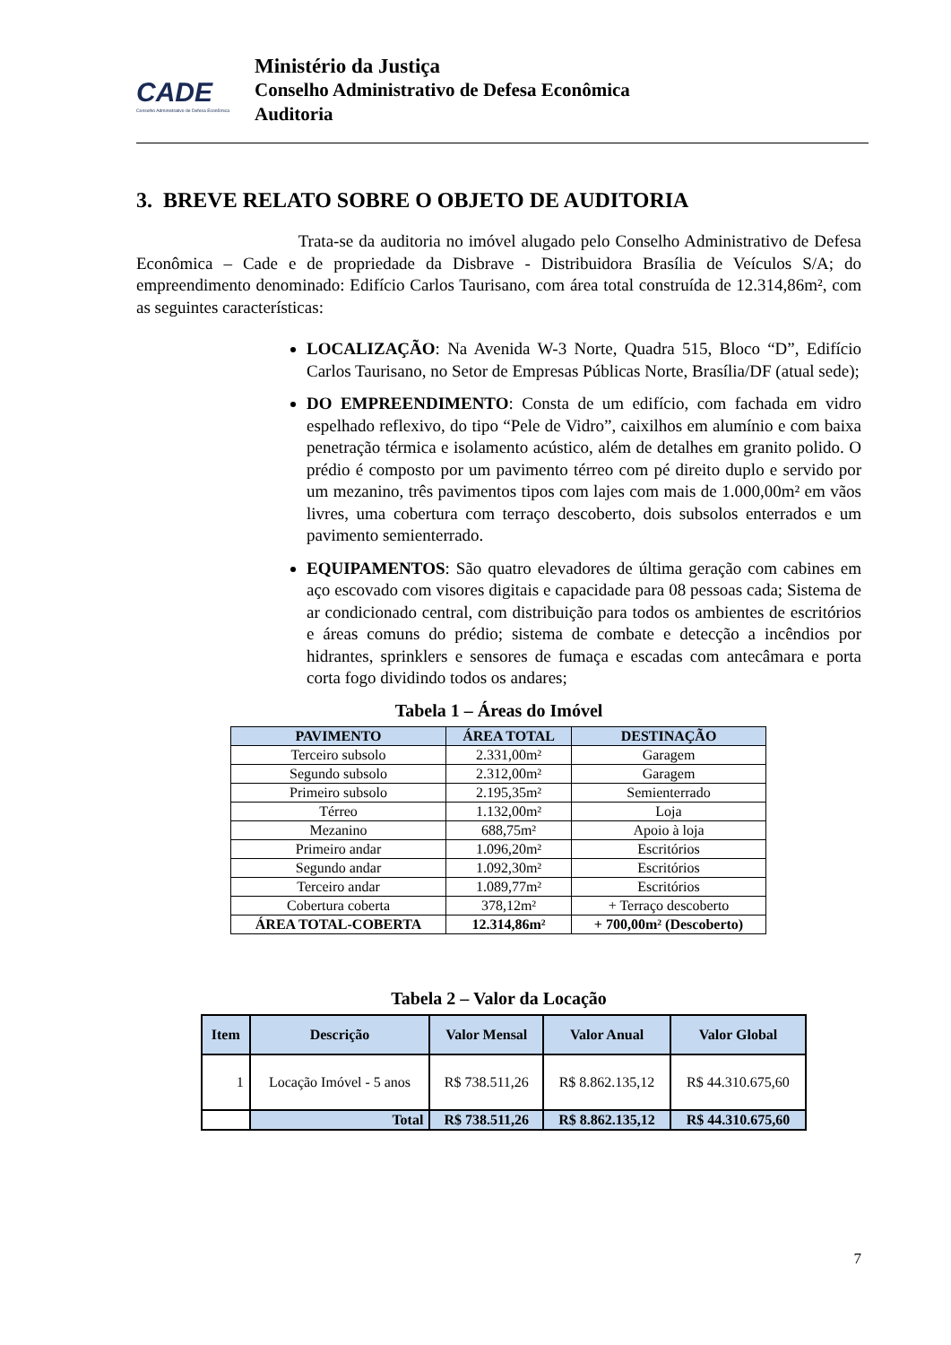CADE
Conselho Administrativo de Defesa Econômica
Ministério da Justiça
Conselho Administrativo de Defesa Econômica
Auditoria
3. BREVE RELATO SOBRE O OBJETO DE AUDITORIA
Trata-se da auditoria no imóvel alugado pelo Conselho Administrativo de Defesa Econômica – Cade e de propriedade da Disbrave - Distribuidora Brasília de Veículos S/A; do empreendimento denominado: Edifício Carlos Taurisano, com área total construída de 12.314,86m², com as seguintes características:
LOCALIZAÇÃO: Na Avenida W-3 Norte, Quadra 515, Bloco “D”, Edifício Carlos Taurisano, no Setor de Empresas Públicas Norte, Brasília/DF (atual sede);
DO EMPREENDIMENTO: Consta de um edifício, com fachada em vidro espelhado reflexivo, do tipo “Pele de Vidro”, caixilhos em alumínio e com baixa penetração térmica e isolamento acústico, além de detalhes em granito polido. O prédio é composto por um pavimento térreo com pé direito duplo e servido por um mezanino, três pavimentos tipos com lajes com mais de 1.000,00m² em vãos livres, uma cobertura com terraço descoberto, dois subsolos enterrados e um pavimento semienterrado.
EQUIPAMENTOS: São quatro elevadores de última geração com cabines em aço escovado com visores digitais e capacidade para 08 pessoas cada; Sistema de ar condicionado central, com distribuição para todos os ambientes de escritórios e áreas comuns do prédio; sistema de combate e detecção a incêndios por hidrantes, sprinklers e sensores de fumaça e escadas com antecâmara e porta corta fogo dividindo todos os andares;
Tabela 1 – Áreas do Imóvel
| PAVIMENTO | ÁREA TOTAL | DESTINAÇÃO |
| --- | --- | --- |
| Terceiro subsolo | 2.331,00m² | Garagem |
| Segundo subsolo | 2.312,00m² | Garagem |
| Primeiro subsolo | 2.195,35m² | Semienterrado |
| Térreo | 1.132,00m² | Loja |
| Mezanino | 688,75m² | Apoio à loja |
| Primeiro andar | 1.096,20m² | Escritórios |
| Segundo andar | 1.092,30m² | Escritórios |
| Terceiro andar | 1.089,77m² | Escritórios |
| Cobertura coberta | 378,12m² | + Terraço descoberto |
| ÁREA TOTAL-COBERTA | 12.314,86m² | + 700,00m² (Descoberto) |
Tabela 2 – Valor da Locação
| Item | Descrição | Valor Mensal | Valor Anual | Valor Global |
| --- | --- | --- | --- | --- |
| 1 | Locação Imóvel - 5 anos | R$ 738.511,26 | R$ 8.862.135,12 | R$ 44.310.675,60 |
| | Total | R$ 738.511,26 | R$ 8.862.135,12 | R$ 44.310.675,60 |
7